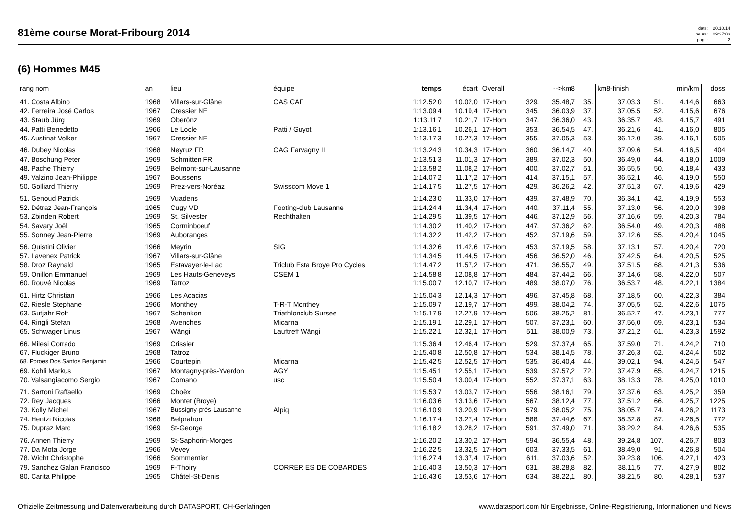81ème course Morat-Fribourg 2014
| date: | 20.10.14 |
| heure: | 09:37:03 |
| page: | 2 |
(6) Hommes M45
| rang nom | an | lieu | équipe | temps | écart | Overall | | -->km8 | | km8-finish | | min/km | doss |
| --- | --- | --- | --- | --- | --- | --- | --- | --- | --- | --- | --- | --- | --- |
| 41. Costa Albino | 1968 | Villars-sur-Glâne | CAS CAF | 1:12.52,0 | 10.02,0 | 17-Hom | 329. | 35.48,7 | 35. | 37.03,3 | 51. | 4.14,6 | 663 |
| 42. Ferreira José Carlos | 1967 | Cressier NE | | 1:13.09,4 | 10.19,4 | 17-Hom | 345. | 36.03,9 | 37. | 37.05,5 | 52. | 4.15,6 | 676 |
| 43. Staub Jürg | 1969 | Oberönz | | 1:13.11,7 | 10.21,7 | 17-Hom | 347. | 36.36,0 | 43. | 36.35,7 | 43. | 4.15,7 | 491 |
| 44. Patti Benedetto | 1966 | Le Locle | Patti / Guyot | 1:13.16,1 | 10.26,1 | 17-Hom | 353. | 36.54,5 | 47. | 36.21,6 | 41. | 4.16,0 | 805 |
| 45. Austinat Volker | 1967 | Cressier NE | | 1:13.17,3 | 10.27,3 | 17-Hom | 355. | 37.05,3 | 53. | 36.12,0 | 39. | 4.16,1 | 505 |
| 46. Dubey Nicolas | 1968 | Neyruz FR | CAG Farvagny II | 1:13.24,3 | 10.34,3 | 17-Hom | 360. | 36.14,7 | 40. | 37.09,6 | 54. | 4.16,5 | 404 |
| 47. Boschung Peter | 1969 | Schmitten FR | | 1:13.51,3 | 11.01,3 | 17-Hom | 389. | 37.02,3 | 50. | 36.49,0 | 44. | 4.18,0 | 1009 |
| 48. Pache Thierry | 1969 | Belmont-sur-Lausanne | | 1:13.58,2 | 11.08,2 | 17-Hom | 400. | 37.02,7 | 51. | 36.55,5 | 50. | 4.18,4 | 433 |
| 49. Valzino Jean-Philippe | 1967 | Boussens | | 1:14.07,2 | 11.17,2 | 17-Hom | 414. | 37.15,1 | 57. | 36.52,1 | 46. | 4.19,0 | 550 |
| 50. Golliard Thierry | 1969 | Prez-vers-Noréaz | Swisscom Move 1 | 1:14.17,5 | 11.27,5 | 17-Hom | 429. | 36.26,2 | 42. | 37.51,3 | 67. | 4.19,6 | 429 |
| 51. Genoud Patrick | 1969 | Vuadens | | 1:14.23,0 | 11.33,0 | 17-Hom | 439. | 37.48,9 | 70. | 36.34,1 | 42. | 4.19,9 | 553 |
| 52. Détraz Jean-François | 1965 | Cugy VD | Footing-club Lausanne | 1:14.24,4 | 11.34,4 | 17-Hom | 440. | 37.11,4 | 55. | 37.13,0 | 56. | 4.20,0 | 398 |
| 53. Zbinden Robert | 1969 | St. Silvester | Rechthalten | 1:14.29,5 | 11.39,5 | 17-Hom | 446. | 37.12,9 | 56. | 37.16,6 | 59. | 4.20,3 | 784 |
| 54. Savary Joël | 1965 | Corminboeuf | | 1:14.30,2 | 11.40,2 | 17-Hom | 447. | 37.36,2 | 62. | 36.54,0 | 49. | 4.20,3 | 488 |
| 55. Sonney Jean-Pierre | 1969 | Auboranges | | 1:14.32,2 | 11.42,2 | 17-Hom | 452. | 37.19,6 | 59. | 37.12,6 | 55. | 4.20,4 | 1045 |
| 56. Quistini Olivier | 1966 | Meyrin | SIG | 1:14.32,6 | 11.42,6 | 17-Hom | 453. | 37.19,5 | 58. | 37.13,1 | 57. | 4.20,4 | 720 |
| 57. Lavenex Patrick | 1967 | Villars-sur-Glâne | | 1:14.34,5 | 11.44,5 | 17-Hom | 456. | 36.52,0 | 46. | 37.42,5 | 64. | 4.20,5 | 525 |
| 58. Droz Raynald | 1965 | Estavayer-le-Lac | Triclub Esta Broye Pro Cycles | 1:14.47,2 | 11.57,2 | 17-Hom | 471. | 36.55,7 | 49. | 37.51,5 | 68. | 4.21,3 | 536 |
| 59. Onillon Emmanuel | 1969 | Les Hauts-Geneveys | CSEM 1 | 1:14.58,8 | 12.08,8 | 17-Hom | 484. | 37.44,2 | 66. | 37.14,6 | 58. | 4.22,0 | 507 |
| 60. Rouvé Nicolas | 1969 | Tatroz | | 1:15.00,7 | 12.10,7 | 17-Hom | 489. | 38.07,0 | 76. | 36.53,7 | 48. | 4.22,1 | 1384 |
| 61. Hirtz Christian | 1966 | Les Acacias | | 1:15.04,3 | 12.14,3 | 17-Hom | 496. | 37.45,8 | 68. | 37.18,5 | 60. | 4.22,3 | 384 |
| 62. Riesle Stephane | 1966 | Monthey | T-R-T Monthey | 1:15.09,7 | 12.19,7 | 17-Hom | 499. | 38.04,2 | 74. | 37.05,5 | 52. | 4.22,6 | 1075 |
| 63. Gutjahr Rolf | 1967 | Schenkon | Triathlonclub Sursee | 1:15.17,9 | 12.27,9 | 17-Hom | 506. | 38.25,2 | 81. | 36.52,7 | 47. | 4.23,1 | 777 |
| 64. Ringli Stefan | 1968 | Avenches | Micarna | 1:15.19,1 | 12.29,1 | 17-Hom | 507. | 37.23,1 | 60. | 37.56,0 | 69. | 4.23,1 | 534 |
| 65. Schwager Linus | 1967 | Wängi | Lauftreff Wängi | 1:15.22,1 | 12.32,1 | 17-Hom | 511. | 38.00,9 | 73. | 37.21,2 | 61. | 4.23,3 | 1592 |
| 66. Milesi Corrado | 1969 | Crissier | | 1:15.36,4 | 12.46,4 | 17-Hom | 529. | 37.37,4 | 65. | 37.59,0 | 71. | 4.24,2 | 710 |
| 67. Fluckiger Bruno | 1968 | Tatroz | | 1:15.40,8 | 12.50,8 | 17-Hom | 534. | 38.14,5 | 78. | 37.26,3 | 62. | 4.24,4 | 502 |
| 68. Poroes Dos Santos Benjamin | 1966 | Courtepin | Micarna | 1:15.42,5 | 12.52,5 | 17-Hom | 535. | 36.40,4 | 44. | 39.02,1 | 94. | 4.24,5 | 547 |
| 69. Kohli Markus | 1967 | Montagny-près-Yverdon | AGY | 1:15.45,1 | 12.55,1 | 17-Hom | 539. | 37.57,2 | 72. | 37.47,9 | 65. | 4.24,7 | 1215 |
| 70. Valsangiacomo Sergio | 1967 | Comano | usc | 1:15.50,4 | 13.00,4 | 17-Hom | 552. | 37.37,1 | 63. | 38.13,3 | 78. | 4.25,0 | 1010 |
| 71. Sartoni Raffaello | 1969 | Choëx | | 1:15.53,7 | 13.03,7 | 17-Hom | 556. | 38.16,1 | 79. | 37.37,6 | 63. | 4.25,2 | 359 |
| 72. Rey Jacques | 1966 | Montet (Broye) | | 1:16.03,6 | 13.13,6 | 17-Hom | 567. | 38.12,4 | 77. | 37.51,2 | 66. | 4.25,7 | 1225 |
| 73. Kolly Michel | 1967 | Bussigny-près-Lausanne | Alpiq | 1:16.10,9 | 13.20,9 | 17-Hom | 579. | 38.05,2 | 75. | 38.05,7 | 74. | 4.26,2 | 1173 |
| 74. Hentzi Nicolas | 1968 | Belprahon | | 1:16.17,4 | 13.27,4 | 17-Hom | 588. | 37.44,6 | 67. | 38.32,8 | 87. | 4.26,5 | 772 |
| 75. Dupraz Marc | 1969 | St-George | | 1:16.18,2 | 13.28,2 | 17-Hom | 591. | 37.49,0 | 71. | 38.29,2 | 84. | 4.26,6 | 535 |
| 76. Annen Thierry | 1969 | St-Saphorin-Morges | | 1:16.20,2 | 13.30,2 | 17-Hom | 594. | 36.55,4 | 48. | 39.24,8 | 107. | 4.26,7 | 803 |
| 77. Da Mota Jorge | 1966 | Vevey | | 1:16.22,5 | 13.32,5 | 17-Hom | 603. | 37.33,5 | 61. | 38.49,0 | 91. | 4.26,8 | 504 |
| 78. Wicht Christophe | 1966 | Sommentier | | 1:16.27,4 | 13.37,4 | 17-Hom | 611. | 37.03,6 | 52. | 39.23,8 | 106. | 4.27,1 | 423 |
| 79. Sanchez Galan Francisco | 1969 | F-Thoiry | CORRER ES DE COBARDES | 1:16.40,3 | 13.50,3 | 17-Hom | 631. | 38.28,8 | 82. | 38.11,5 | 77. | 4.27,9 | 802 |
| 80. Carita Philippe | 1965 | Châtel-St-Denis | | 1:16.43,6 | 13.53,6 | 17-Hom | 634. | 38.22,1 | 80. | 38.21,5 | 80. | 4.28,1 | 537 |
Offizielle Zeitmessung und Datenverarbeitung durch DATASPORT, CH-Gerlafingen www.datasport.com für Ergebnisse, Online-Registrierung, Informationen und News